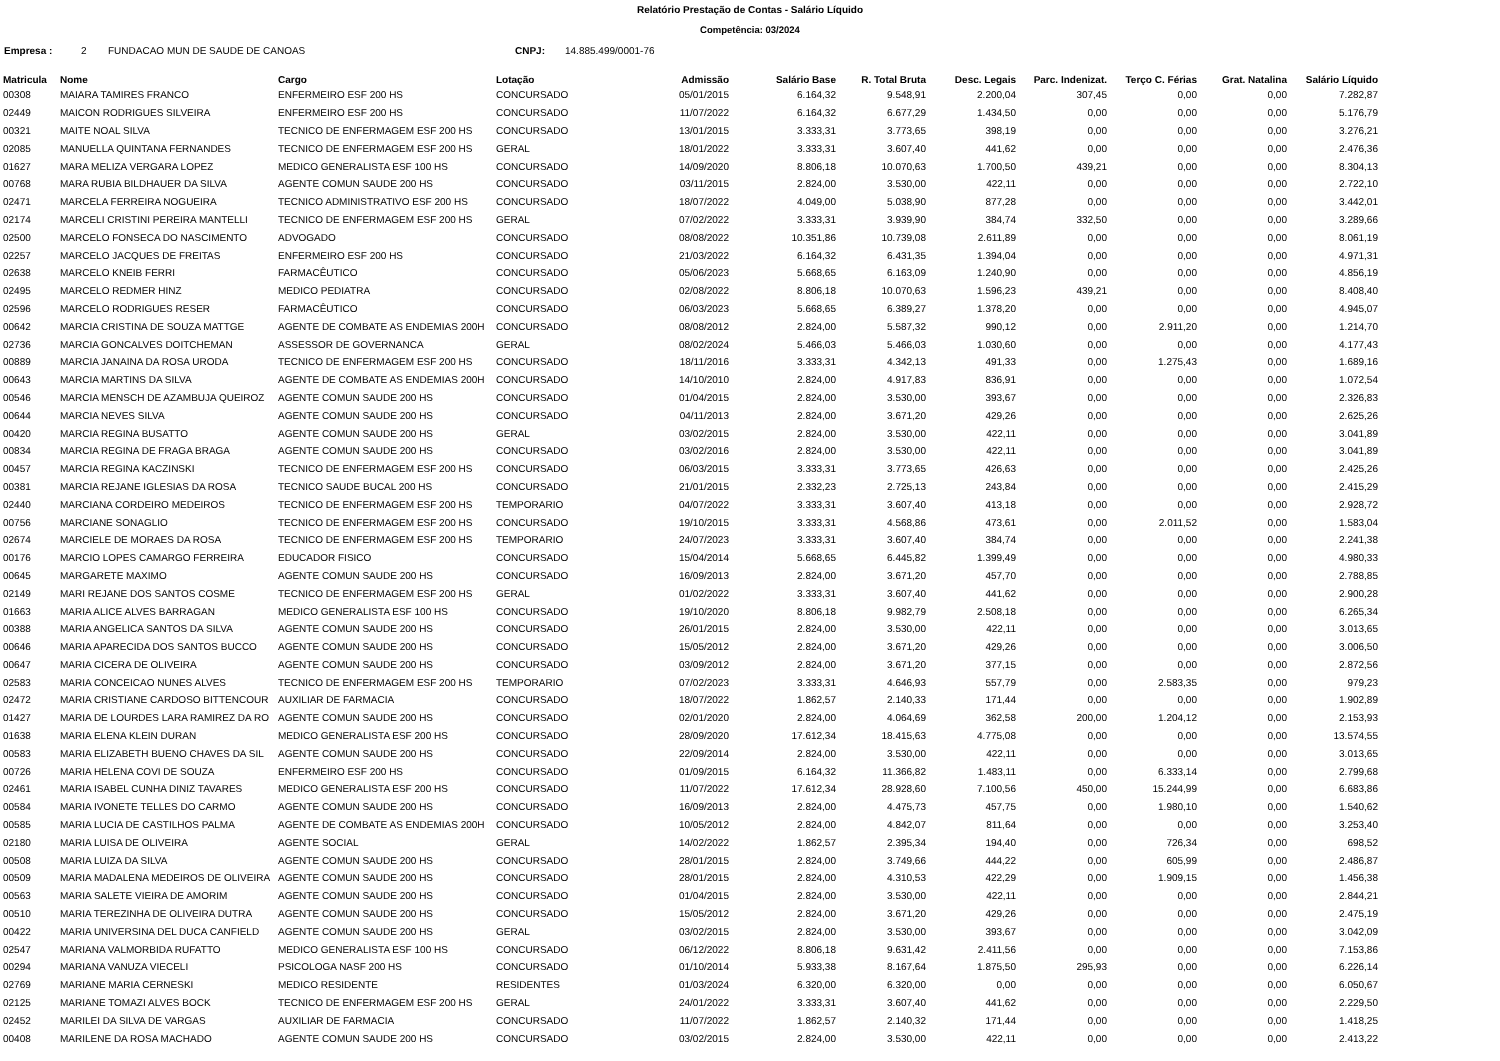Relatório Prestação de Contas - Salário Líquido
Competência: 03/2024
Empresa : 2 FUNDACAO MUN DE SAUDE DE CANOAS CNPJ: 14.885.499/0001-76
| Matricula | Nome | Cargo | Lotação | Admissão | Salário Base | R. Total Bruta | Desc. Legais | Parc. Indenizat. | Terço C. Férias | Grat. Natalina | Salário Líquido |
| --- | --- | --- | --- | --- | --- | --- | --- | --- | --- | --- | --- |
| 00308 | MAIARA TAMIRES FRANCO | ENFERMEIRO ESF 200 HS | CONCURSADO | 05/01/2015 | 6.164,32 | 9.548,91 | 2.200,04 | 307,45 | 0,00 | 0,00 | 7.282,87 |
| 02449 | MAICON RODRIGUES SILVEIRA | ENFERMEIRO ESF 200 HS | CONCURSADO | 11/07/2022 | 6.164,32 | 6.677,29 | 1.434,50 | 0,00 | 0,00 | 0,00 | 5.176,79 |
| 00321 | MAITE NOAL SILVA | TECNICO DE ENFERMAGEM ESF 200 HS | CONCURSADO | 13/01/2015 | 3.333,31 | 3.773,65 | 398,19 | 0,00 | 0,00 | 0,00 | 3.276,21 |
| 02085 | MANUELLA QUINTANA FERNANDES | TECNICO DE ENFERMAGEM ESF 200 HS | GERAL | 18/01/2022 | 3.333,31 | 3.607,40 | 441,62 | 0,00 | 0,00 | 0,00 | 2.476,36 |
| 01627 | MARA MELIZA VERGARA LOPEZ | MEDICO GENERALISTA ESF 100 HS | CONCURSADO | 14/09/2020 | 8.806,18 | 10.070,63 | 1.700,50 | 439,21 | 0,00 | 0,00 | 8.304,13 |
| 00768 | MARA RUBIA BILDHAUER DA SILVA | AGENTE COMUN SAUDE 200 HS | CONCURSADO | 03/11/2015 | 2.824,00 | 3.530,00 | 422,11 | 0,00 | 0,00 | 0,00 | 2.722,10 |
| 02471 | MARCELA FERREIRA NOGUEIRA | TECNICO ADMINISTRATIVO ESF 200 HS | CONCURSADO | 18/07/2022 | 4.049,00 | 5.038,90 | 877,28 | 0,00 | 0,00 | 0,00 | 3.442,01 |
| 02174 | MARCELI CRISTINI PEREIRA MANTELLI | TECNICO DE ENFERMAGEM ESF 200 HS | GERAL | 07/02/2022 | 3.333,31 | 3.939,90 | 384,74 | 332,50 | 0,00 | 0,00 | 3.289,66 |
| 02500 | MARCELO FONSECA DO NASCIMENTO | ADVOGADO | CONCURSADO | 08/08/2022 | 10.351,86 | 10.739,08 | 2.611,89 | 0,00 | 0,00 | 0,00 | 8.061,19 |
| 02257 | MARCELO JACQUES DE FREITAS | ENFERMEIRO ESF 200 HS | CONCURSADO | 21/03/2022 | 6.164,32 | 6.431,35 | 1.394,04 | 0,00 | 0,00 | 0,00 | 4.971,31 |
| 02638 | MARCELO KNEIB FERRI | FARMACÊUTICO | CONCURSADO | 05/06/2023 | 5.668,65 | 6.163,09 | 1.240,90 | 0,00 | 0,00 | 0,00 | 4.856,19 |
| 02495 | MARCELO REDMER HINZ | MEDICO PEDIATRA | CONCURSADO | 02/08/2022 | 8.806,18 | 10.070,63 | 1.596,23 | 439,21 | 0,00 | 0,00 | 8.408,40 |
| 02596 | MARCELO RODRIGUES RESER | FARMACÊUTICO | CONCURSADO | 06/03/2023 | 5.668,65 | 6.389,27 | 1.378,20 | 0,00 | 0,00 | 0,00 | 4.945,07 |
| 00642 | MARCIA CRISTINA DE SOUZA MATTGE | AGENTE DE COMBATE AS ENDEMIAS 200H | CONCURSADO | 08/08/2012 | 2.824,00 | 5.587,32 | 990,12 | 0,00 | 2.911,20 | 0,00 | 1.214,70 |
| 02736 | MARCIA GONCALVES DOITCHEMAN | ASSESSOR DE GOVERNANCA | GERAL | 08/02/2024 | 5.466,03 | 5.466,03 | 1.030,60 | 0,00 | 0,00 | 0,00 | 4.177,43 |
| 00889 | MARCIA JANAINA DA ROSA URODA | TECNICO DE ENFERMAGEM ESF 200 HS | CONCURSADO | 18/11/2016 | 3.333,31 | 4.342,13 | 491,33 | 0,00 | 1.275,43 | 0,00 | 1.689,16 |
| 00643 | MARCIA MARTINS DA SILVA | AGENTE DE COMBATE AS ENDEMIAS 200H | CONCURSADO | 14/10/2010 | 2.824,00 | 4.917,83 | 836,91 | 0,00 | 0,00 | 0,00 | 1.072,54 |
| 00546 | MARCIA MENSCH DE AZAMBUJA QUEIROZ | AGENTE COMUN SAUDE 200 HS | CONCURSADO | 01/04/2015 | 2.824,00 | 3.530,00 | 393,67 | 0,00 | 0,00 | 0,00 | 2.326,83 |
| 00644 | MARCIA NEVES SILVA | AGENTE COMUN SAUDE 200 HS | CONCURSADO | 04/11/2013 | 2.824,00 | 3.671,20 | 429,26 | 0,00 | 0,00 | 0,00 | 2.625,26 |
| 00420 | MARCIA REGINA BUSATTO | AGENTE COMUN SAUDE 200 HS | GERAL | 03/02/2015 | 2.824,00 | 3.530,00 | 422,11 | 0,00 | 0,00 | 0,00 | 3.041,89 |
| 00834 | MARCIA REGINA DE FRAGA BRAGA | AGENTE COMUN SAUDE 200 HS | CONCURSADO | 03/02/2016 | 2.824,00 | 3.530,00 | 422,11 | 0,00 | 0,00 | 0,00 | 3.041,89 |
| 00457 | MARCIA REGINA KACZINSKI | TECNICO DE ENFERMAGEM ESF 200 HS | CONCURSADO | 06/03/2015 | 3.333,31 | 3.773,65 | 426,63 | 0,00 | 0,00 | 0,00 | 2.425,26 |
| 00381 | MARCIA REJANE IGLESIAS DA ROSA | TECNICO SAUDE BUCAL 200 HS | CONCURSADO | 21/01/2015 | 2.332,23 | 2.725,13 | 243,84 | 0,00 | 0,00 | 0,00 | 2.415,29 |
| 02440 | MARCIANA CORDEIRO MEDEIROS | TECNICO DE ENFERMAGEM ESF 200 HS | TEMPORARIO | 04/07/2022 | 3.333,31 | 3.607,40 | 413,18 | 0,00 | 0,00 | 0,00 | 2.928,72 |
| 00756 | MARCIANE SONAGLIO | TECNICO DE ENFERMAGEM ESF 200 HS | CONCURSADO | 19/10/2015 | 3.333,31 | 4.568,86 | 473,61 | 0,00 | 2.011,52 | 0,00 | 1.583,04 |
| 02674 | MARCIELE DE MORAES DA ROSA | TECNICO DE ENFERMAGEM ESF 200 HS | TEMPORARIO | 24/07/2023 | 3.333,31 | 3.607,40 | 384,74 | 0,00 | 0,00 | 0,00 | 2.241,38 |
| 00176 | MARCIO LOPES CAMARGO FERREIRA | EDUCADOR FISICO | CONCURSADO | 15/04/2014 | 5.668,65 | 6.445,82 | 1.399,49 | 0,00 | 0,00 | 0,00 | 4.980,33 |
| 00645 | MARGARETE MAXIMO | AGENTE COMUN SAUDE 200 HS | CONCURSADO | 16/09/2013 | 2.824,00 | 3.671,20 | 457,70 | 0,00 | 0,00 | 0,00 | 2.788,85 |
| 02149 | MARI REJANE DOS SANTOS COSME | TECNICO DE ENFERMAGEM ESF 200 HS | GERAL | 01/02/2022 | 3.333,31 | 3.607,40 | 441,62 | 0,00 | 0,00 | 0,00 | 2.900,28 |
| 01663 | MARIA ALICE ALVES BARRAGAN | MEDICO GENERALISTA ESF 100 HS | CONCURSADO | 19/10/2020 | 8.806,18 | 9.982,79 | 2.508,18 | 0,00 | 0,00 | 0,00 | 6.265,34 |
| 00388 | MARIA ANGELICA SANTOS DA SILVA | AGENTE COMUN SAUDE 200 HS | CONCURSADO | 26/01/2015 | 2.824,00 | 3.530,00 | 422,11 | 0,00 | 0,00 | 0,00 | 3.013,65 |
| 00646 | MARIA APARECIDA DOS SANTOS BUCCO | AGENTE COMUN SAUDE 200 HS | CONCURSADO | 15/05/2012 | 2.824,00 | 3.671,20 | 429,26 | 0,00 | 0,00 | 0,00 | 3.006,50 |
| 00647 | MARIA CICERA DE OLIVEIRA | AGENTE COMUN SAUDE 200 HS | CONCURSADO | 03/09/2012 | 2.824,00 | 3.671,20 | 377,15 | 0,00 | 0,00 | 0,00 | 2.872,56 |
| 02583 | MARIA CONCEICAO NUNES ALVES | TECNICO DE ENFERMAGEM ESF 200 HS | TEMPORARIO | 07/02/2023 | 3.333,31 | 4.646,93 | 557,79 | 0,00 | 2.583,35 | 0,00 | 979,23 |
| 02472 | MARIA CRISTIANE CARDOSO BITTENCOUR | AUXILIAR DE FARMACIA | CONCURSADO | 18/07/2022 | 1.862,57 | 2.140,33 | 171,44 | 0,00 | 0,00 | 0,00 | 1.902,89 |
| 01427 | MARIA DE LOURDES LARA RAMIREZ DA RO | AGENTE COMUN SAUDE 200 HS | CONCURSADO | 02/01/2020 | 2.824,00 | 4.064,69 | 362,58 | 200,00 | 1.204,12 | 0,00 | 2.153,93 |
| 01638 | MARIA ELENA KLEIN DURAN | MEDICO GENERALISTA ESF 200 HS | CONCURSADO | 28/09/2020 | 17.612,34 | 18.415,63 | 4.775,08 | 0,00 | 0,00 | 0,00 | 13.574,55 |
| 00583 | MARIA ELIZABETH BUENO CHAVES DA SIL | AGENTE COMUN SAUDE 200 HS | CONCURSADO | 22/09/2014 | 2.824,00 | 3.530,00 | 422,11 | 0,00 | 0,00 | 0,00 | 3.013,65 |
| 00726 | MARIA HELENA COVI DE SOUZA | ENFERMEIRO ESF 200 HS | CONCURSADO | 01/09/2015 | 6.164,32 | 11.366,82 | 1.483,11 | 0,00 | 6.333,14 | 0,00 | 2.799,68 |
| 02461 | MARIA ISABEL CUNHA DINIZ TAVARES | MEDICO GENERALISTA ESF 200 HS | CONCURSADO | 11/07/2022 | 17.612,34 | 28.928,60 | 7.100,56 | 450,00 | 15.244,99 | 0,00 | 6.683,86 |
| 00584 | MARIA IVONETE TELLES DO CARMO | AGENTE COMUN SAUDE 200 HS | CONCURSADO | 16/09/2013 | 2.824,00 | 4.475,73 | 457,75 | 0,00 | 1.980,10 | 0,00 | 1.540,62 |
| 00585 | MARIA LUCIA DE CASTILHOS PALMA | AGENTE DE COMBATE AS ENDEMIAS 200H | CONCURSADO | 10/05/2012 | 2.824,00 | 4.842,07 | 811,64 | 0,00 | 0,00 | 0,00 | 3.253,40 |
| 02180 | MARIA LUISA DE OLIVEIRA | AGENTE SOCIAL | GERAL | 14/02/2022 | 1.862,57 | 2.395,34 | 194,40 | 0,00 | 726,34 | 0,00 | 698,52 |
| 00508 | MARIA LUIZA DA SILVA | AGENTE COMUN SAUDE 200 HS | CONCURSADO | 28/01/2015 | 2.824,00 | 3.749,66 | 444,22 | 0,00 | 605,99 | 0,00 | 2.486,87 |
| 00509 | MARIA MADALENA MEDEIROS DE OLIVEIRA | AGENTE COMUN SAUDE 200 HS | CONCURSADO | 28/01/2015 | 2.824,00 | 4.310,53 | 422,29 | 0,00 | 1.909,15 | 0,00 | 1.456,38 |
| 00563 | MARIA SALETE VIEIRA DE AMORIM | AGENTE COMUN SAUDE 200 HS | CONCURSADO | 01/04/2015 | 2.824,00 | 3.530,00 | 422,11 | 0,00 | 0,00 | 0,00 | 2.844,21 |
| 00510 | MARIA TEREZINHA DE OLIVEIRA DUTRA | AGENTE COMUN SAUDE 200 HS | CONCURSADO | 15/05/2012 | 2.824,00 | 3.671,20 | 429,26 | 0,00 | 0,00 | 0,00 | 2.475,19 |
| 00422 | MARIA UNIVERSINA DEL DUCA CANFIELD | AGENTE COMUN SAUDE 200 HS | GERAL | 03/02/2015 | 2.824,00 | 3.530,00 | 393,67 | 0,00 | 0,00 | 0,00 | 3.042,09 |
| 02547 | MARIANA VALMORBIDA RUFATTO | MEDICO GENERALISTA ESF 100 HS | CONCURSADO | 06/12/2022 | 8.806,18 | 9.631,42 | 2.411,56 | 0,00 | 0,00 | 0,00 | 7.153,86 |
| 00294 | MARIANA VANUZA VIECELI | PSICOLOGA NASF 200 HS | CONCURSADO | 01/10/2014 | 5.933,38 | 8.167,64 | 1.875,50 | 295,93 | 0,00 | 0,00 | 6.226,14 |
| 02769 | MARIANE MARIA CERNESKI | MEDICO RESIDENTE | RESIDENTES | 01/03/2024 | 6.320,00 | 6.320,00 | 0,00 | 0,00 | 0,00 | 0,00 | 6.050,67 |
| 02125 | MARIANE TOMAZI ALVES BOCK | TECNICO DE ENFERMAGEM ESF 200 HS | GERAL | 24/01/2022 | 3.333,31 | 3.607,40 | 441,62 | 0,00 | 0,00 | 0,00 | 2.229,50 |
| 02452 | MARILEI DA SILVA DE VARGAS | AUXILIAR DE FARMACIA | CONCURSADO | 11/07/2022 | 1.862,57 | 2.140,32 | 171,44 | 0,00 | 0,00 | 0,00 | 1.418,25 |
| 00408 | MARILENE DA ROSA MACHADO | AGENTE COMUN SAUDE 200 HS | CONCURSADO | 03/02/2015 | 2.824,00 | 3.530,00 | 422,11 | 0,00 | 0,00 | 0,00 | 2.413,22 |